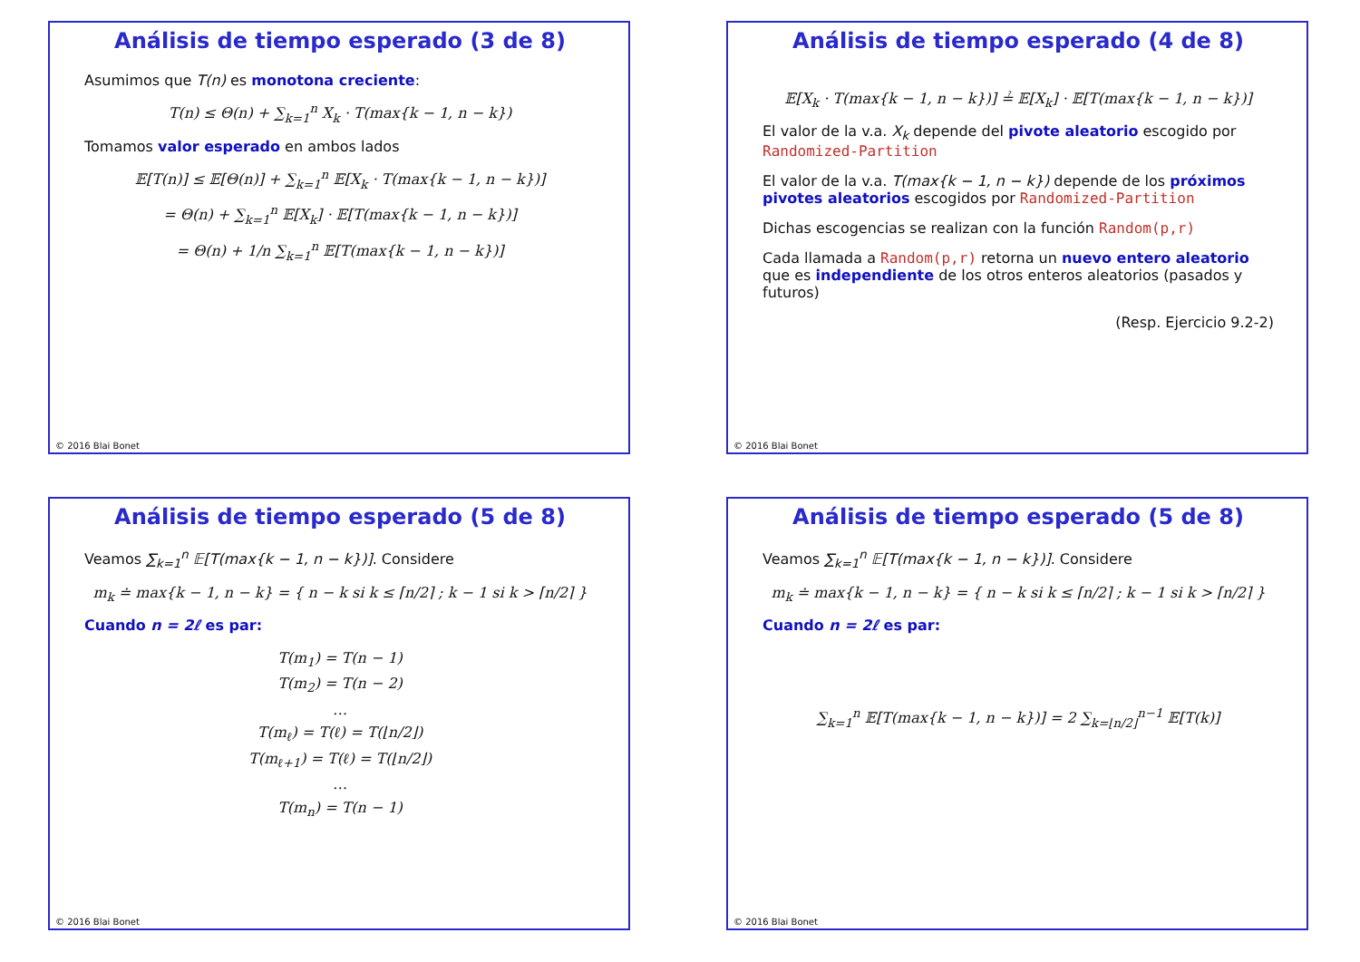Análisis de tiempo esperado (3 de 8)
Asumimos que T(n) es monotona creciente:
T(n) ≤ Θ(n) + ∑<sub>k=1</sub><sup>n</sup> X<sub>k</sub> · T(max{k − 1, n − k})
Tomamos valor esperado en ambos lados
𝔼[T(n)] ≤ 𝔼[Θ(n)] + ∑<sub>k=1</sub><sup>n</sup> 𝔼[X<sub>k</sub> · T(max{k − 1, n − k})]
= Θ(n) + ∑<sub>k=1</sub><sup>n</sup> 𝔼[X<sub>k</sub>] · 𝔼[T(max{k − 1, n − k})]
= Θ(n) + 1/n ∑<sub>k=1</sub><sup>n</sup> 𝔼[T(max{k − 1, n − k})]
© 2016 Blai Bonet
Análisis de tiempo esperado (4 de 8)
𝔼[X<sub>k</sub> · T(max{k − 1, n − k})] ≟ 𝔼[X<sub>k</sub>] · 𝔼[T(max{k − 1, n − k})]
El valor de la v.a. X<sub>k</sub> depende del pivote aleatorio escogido por Randomized-Partition
El valor de la v.a. T(max{k − 1, n − k}) depende de los próximos pivotes aleatorios escogidos por Randomized-Partition
Dichas escogencias se realizan con la función Random(p,r)
Cada llamada a Random(p,r) retorna un nuevo entero aleatorio que es independiente de los otros enteros aleatorios (pasados y futuros)
(Resp. Ejercicio 9.2-2)
© 2016 Blai Bonet
Análisis de tiempo esperado (5 de 8)
Veamos ∑<sub>k=1</sub><sup>n</sup> 𝔼[T(max{k − 1, n − k})]. Considere
m<sub>k</sub> ≐ max{k − 1, n − k} = { n − k si k ≤ ⌈n/2⌉ ; k − 1 si k > ⌈n/2⌉ }
Cuando n = 2ℓ es par:
T(m<sub>1</sub>) = T(n − 1)
T(m<sub>2</sub>) = T(n − 2)
…
T(m<sub>ℓ</sub>) = T(ℓ) = T(⌊n/2⌋)
T(m<sub>ℓ+1</sub>) = T(ℓ) = T(⌊n/2⌋)
…
T(m<sub>n</sub>) = T(n − 1)
© 2016 Blai Bonet
Análisis de tiempo esperado (5 de 8)
Veamos ∑<sub>k=1</sub><sup>n</sup> 𝔼[T(max{k − 1, n − k})]. Considere
m<sub>k</sub> ≐ max{k − 1, n − k} = { n − k si k ≤ ⌈n/2⌉ ; k − 1 si k > ⌈n/2⌉ }
Cuando n = 2ℓ es par:
∑<sub>k=1</sub><sup>n</sup> 𝔼[T(max{k − 1, n − k})] = 2 ∑<sub>k=⌊n/2⌋</sub><sup>n−1</sup> 𝔼[T(k)]
© 2016 Blai Bonet